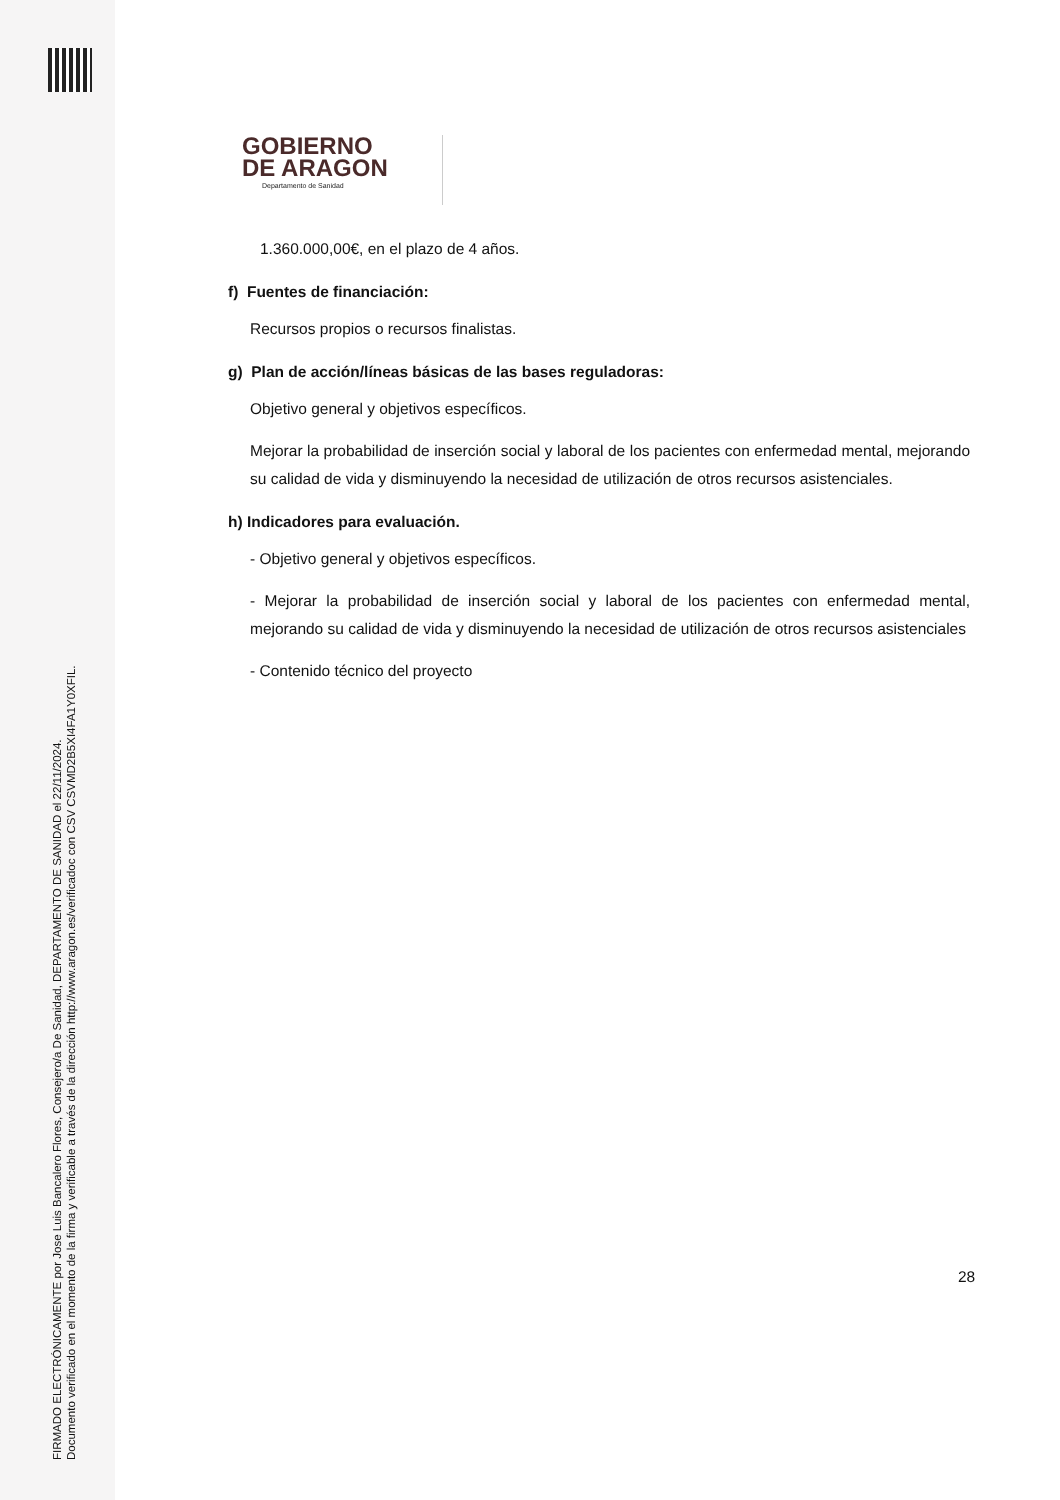FIRMADO ELECTRÓNICAMENTE por Jose Luis Bancalero Flores, Consejero/a De Sanidad, DEPARTAMENTO DE SANIDAD el 22/11/2024.
Documento verificado en el momento de la firma y verificable a través de la dirección http://www.aragon.es/verificadoc con CSV CSVMD2B5XI4FA1Y0XFIL.
GOBIERNO
DE ARAGON
Departamento de Sanidad
1.360.000,00€, en el plazo de 4 años.
f) Fuentes de financiación:
Recursos propios o recursos finalistas.
g) Plan de acción/líneas básicas de las bases reguladoras:
Objetivo general y objetivos específicos.
Mejorar la probabilidad de inserción social y laboral de los pacientes con enfermedad mental, mejorando su calidad de vida y disminuyendo la necesidad de utilización de otros recursos asistenciales.
h) Indicadores para evaluación.
- Objetivo general y objetivos específicos.
- Mejorar la probabilidad de inserción social y laboral de los pacientes con enfermedad mental, mejorando su calidad de vida y disminuyendo la necesidad de utilización de otros recursos asistenciales
- Contenido técnico del proyecto
28